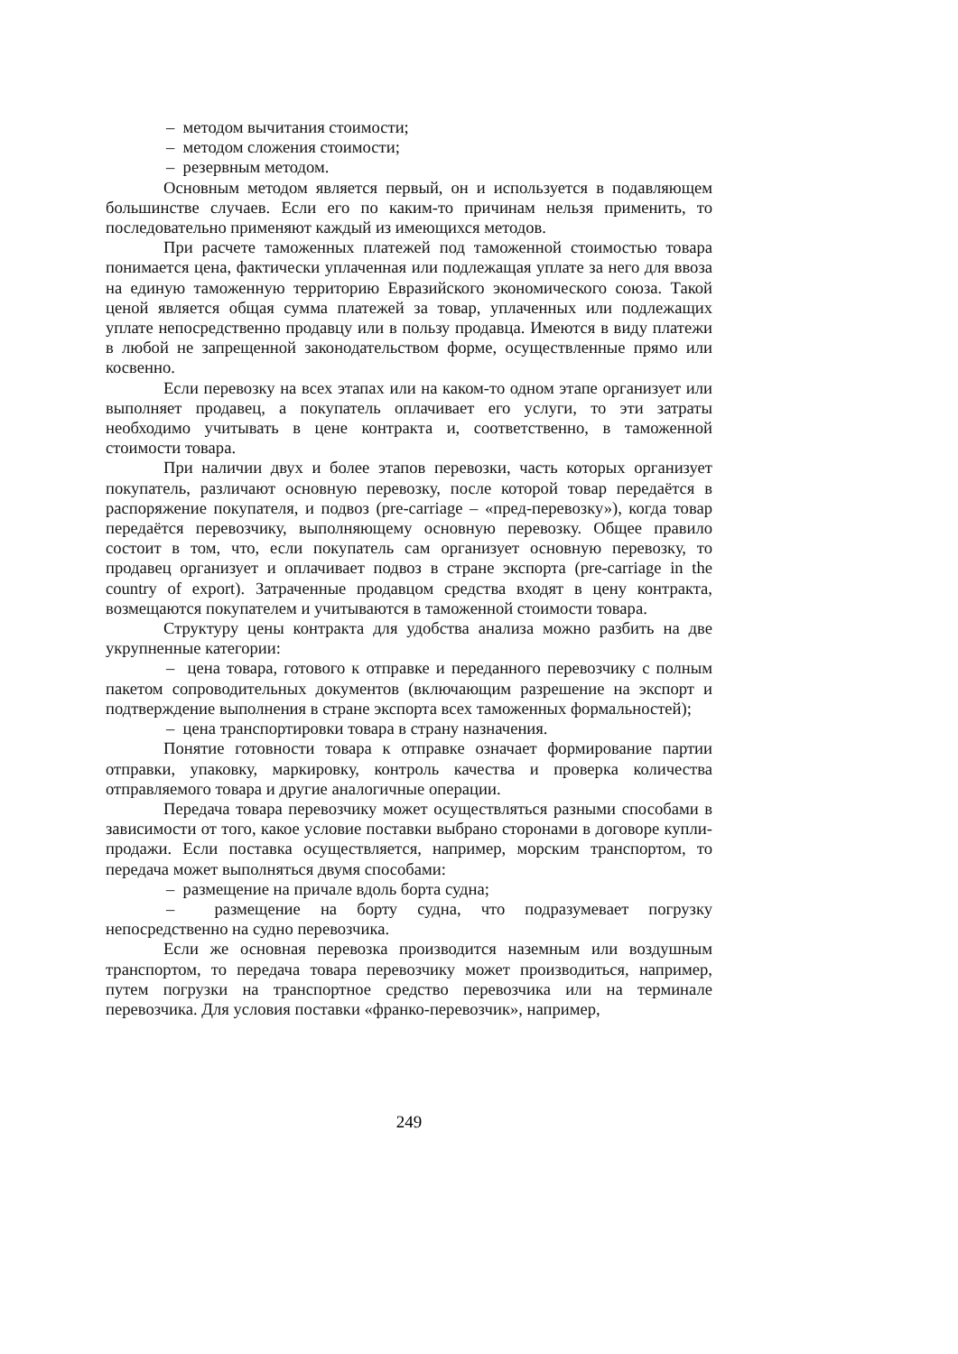– методом вычитания стоимости;
– методом сложения стоимости;
– резервным методом.
Основным методом является первый, он и используется в подавляющем большинстве случаев. Если его по каким-то причинам нельзя применить, то последовательно применяют каждый из имеющихся методов.
При расчете таможенных платежей под таможенной стоимостью товара понимается цена, фактически уплаченная или подлежащая уплате за него для ввоза на единую таможенную территорию Евразийского экономического союза. Такой ценой является общая сумма платежей за товар, уплаченных или подлежащих уплате непосредственно продавцу или в пользу продавца. Имеются в виду платежи в любой не запрещенной законодательством форме, осуществленные прямо или косвенно.
Если перевозку на всех этапах или на каком-то одном этапе организует или выполняет продавец, а покупатель оплачивает его услуги, то эти затраты необходимо учитывать в цене контракта и, соответственно, в таможенной стоимости товара.
При наличии двух и более этапов перевозки, часть которых организует покупатель, различают основную перевозку, после которой товар передаётся в распоряжение покупателя, и подвоз (pre-carriage – «пред-перевозку»), когда товар передаётся перевозчику, выполняющему основную перевозку. Общее правило состоит в том, что, если покупатель сам организует основную перевозку, то продавец организует и оплачивает подвоз в стране экспорта (pre-carriage in the country of export). Затраченные продавцом средства входят в цену контракта, возмещаются покупателем и учитываются в таможенной стоимости товара.
Структуру цены контракта для удобства анализа можно разбить на две укрупненные категории:
– цена товара, готового к отправке и переданного перевозчику с полным пакетом сопроводительных документов (включающим разрешение на экспорт и подтверждение выполнения в стране экспорта всех таможенных формальностей);
– цена транспортировки товара в страну назначения.
Понятие готовности товара к отправке означает формирование партии отправки, упаковку, маркировку, контроль качества и проверка количества отправляемого товара и другие аналогичные операции.
Передача товара перевозчику может осуществляться разными способами в зависимости от того, какое условие поставки выбрано сторонами в договоре купли-продажи. Если поставка осуществляется, например, морским транспортом, то передача может выполняться двумя способами:
– размещение на причале вдоль борта судна;
– размещение на борту судна, что подразумевает погрузку непосредственно на судно перевозчика.
Если же основная перевозка производится наземным или воздушным транспортом, то передача товара перевозчику может производиться, например, путем погрузки на транспортное средство перевозчика или на терминале перевозчика. Для условия поставки «франко-перевозчик», например,
249